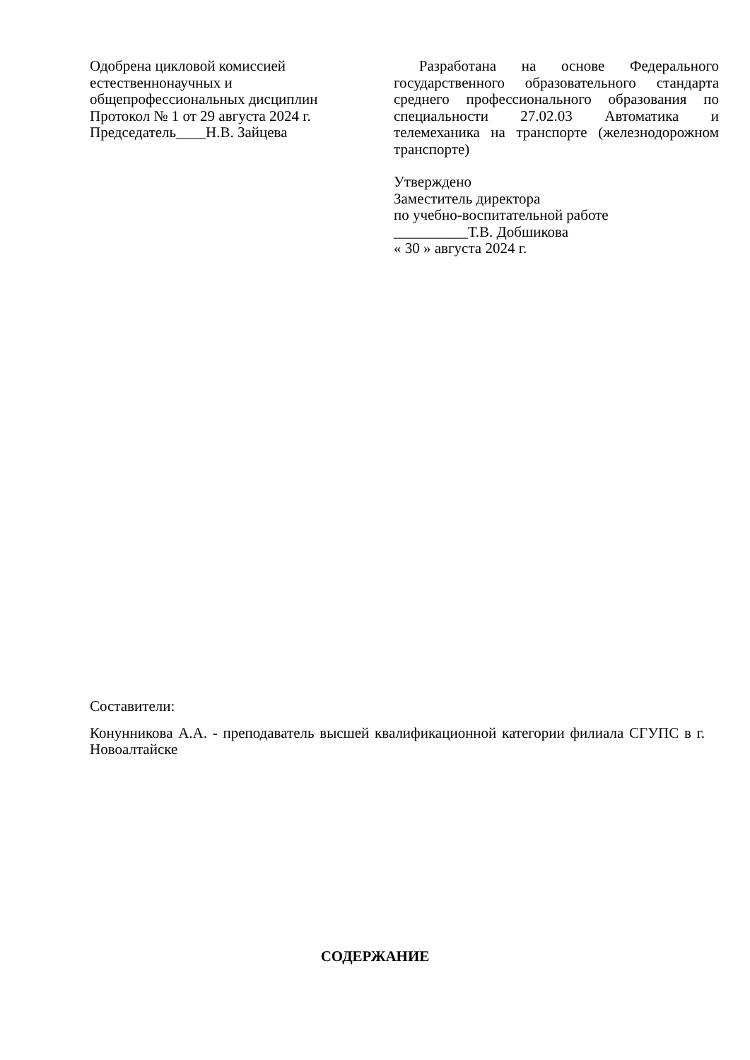Одобрена цикловой комиссией
естественнонаучных и
общепрофессиональных дисциплин
Протокол № 1 от 29 августа 2024 г.
Председатель____Н.В. Зайцева
Разработана на основе Федерального государственного образовательного стандарта среднего профессионального образования по специальности 27.02.03 Автоматика и телемеханика на транспорте (железнодорожном транспорте)
Утверждено
Заместитель директора
по учебно-воспитательной работе
__________Т.В. Добшикова
« 30 » августа 2024 г.
Составители:
Конунникова А.А. - преподаватель высшей квалификационной категории филиала СГУПС в г. Новоалтайске
СОДЕРЖАНИЕ